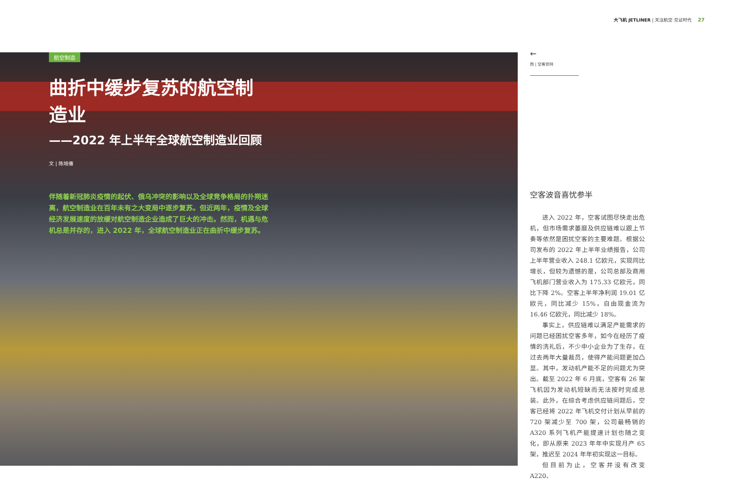大飞机 JETLINER | 关注航空 见证时代 27
航空制造
曲折中缓步复苏的航空制造业
——2022 年上半年全球航空制造业回顾
文 | 陈培儒
伴随着新冠肺炎疫情的起伏、俄乌冲突的影响以及全球竞争格局的扑朔迷离，航空制造业在百年未有之大变局中逐步复苏。但近两年，疫情及全球经济发展速度的放缓对航空制造企业造成了巨大的冲击。然而，机遇与危机总是并存的，进入 2022 年，全球航空制造业正在曲折中缓步复苏。
←
图 | 空客官网
空客波音喜忧参半
进入 2022 年，空客试图尽快走出危机，但市场需求萎靡及供应链难以跟上节奏等依然是困扰空客的主要难题。根据公司发布的 2022 年上半年业绩报告，公司上半年营业收入 248.1 亿欧元，实现同比增长，但较为遗憾的是，公司总部及商用飞机部门营业收入为 175.33 亿欧元，同比下降 2%。空客上半年净利润 19.01 亿欧元，同比减少 15%，自由现金流为 16.46 亿欧元，同比减少 18%。
事实上，供应链难以满足产能需求的问题已经困扰空客多年，如今在经历了疫情的洗礼后，不少中小企业为了生存，在过去两年大量裁员，使得产能问题更加凸显。其中，发动机产能不足的问题尤为突出。截至 2022 年 6 月底，空客有 26 架飞机因为发动机短缺而无法按时完成总装。此外，在综合考虑供应链问题后，空客已经将 2022 年飞机交付计划从早前的 720 架减少至 700 架，公司最畅销的 A320 系列飞机产能提速计划也随之变化，即从原来 2023 年年中实现月产 65 架，推迟至 2024 年年初实现这一目标。
但目前为止，空客并没有改变 A220、